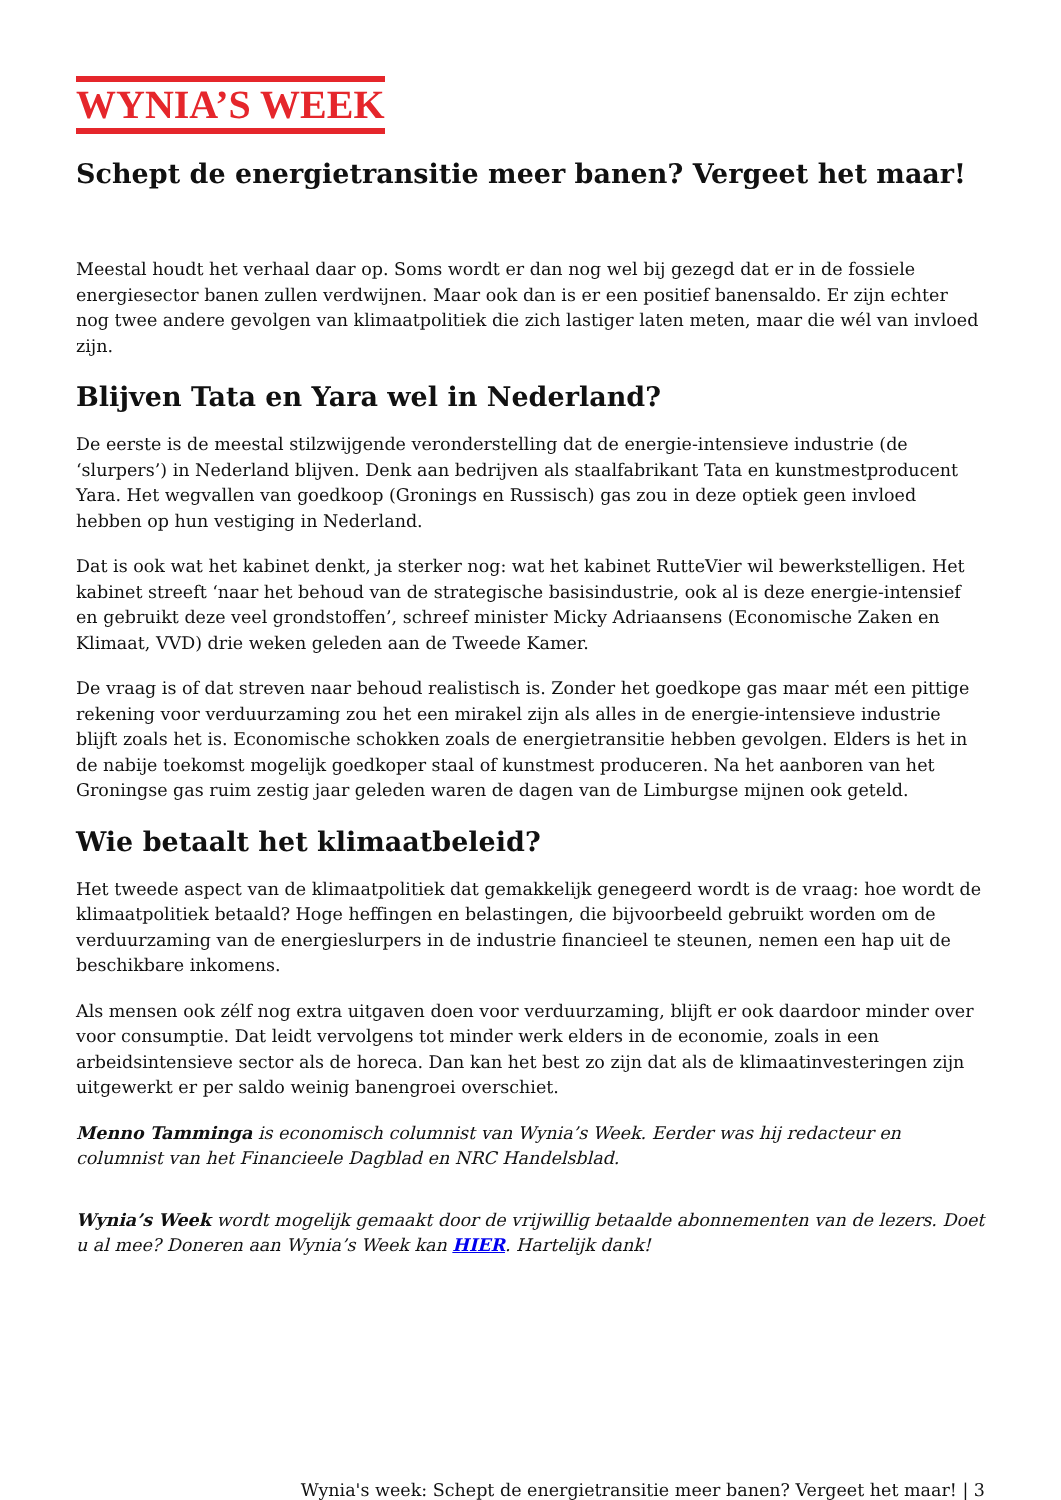WYNIA’S WEEK
Schept de energietransitie meer banen? Vergeet het maar!
Meestal houdt het verhaal daar op. Soms wordt er dan nog wel bij gezegd dat er in de fossiele energiesector banen zullen verdwijnen. Maar ook dan is er een positief banensaldo. Er zijn echter nog twee andere gevolgen van klimaatpolitiek die zich lastiger laten meten, maar die wél van invloed zijn.
Blijven Tata en Yara wel in Nederland?
De eerste is de meestal stilzwijgende veronderstelling dat de energie-intensieve industrie (de ‘slurpers’) in Nederland blijven. Denk aan bedrijven als staalfabrikant Tata en kunstmestproducent Yara. Het wegvallen van goedkoop (Gronings en Russisch) gas zou in deze optiek geen invloed hebben op hun vestiging in Nederland.
Dat is ook wat het kabinet denkt, ja sterker nog: wat het kabinet RutteVier wil bewerkstelligen. Het kabinet streeft ‘naar het behoud van de strategische basisindustrie, ook al is deze energie-intensief en gebruikt deze veel grondstoffen’, schreef minister Micky Adriaansens (Economische Zaken en Klimaat, VVD) drie weken geleden aan de Tweede Kamer.
De vraag is of dat streven naar behoud realistisch is. Zonder het goedkope gas maar mét een pittige rekening voor verduurzaming zou het een mirakel zijn als alles in de energie-intensieve industrie blijft zoals het is. Economische schokken zoals de energietransitie hebben gevolgen. Elders is het in de nabije toekomst mogelijk goedkoper staal of kunstmest produceren. Na het aanboren van het Groningse gas ruim zestig jaar geleden waren de dagen van de Limburgse mijnen ook geteld.
Wie betaalt het klimaatbeleid?
Het tweede aspect van de klimaatpolitiek dat gemakkelijk genegeerd wordt is de vraag: hoe wordt de klimaatpolitiek betaald? Hoge heffingen en belastingen, die bijvoorbeeld gebruikt worden om de verduurzaming van de energieslurpers in de industrie financieel te steunen, nemen een hap uit de beschikbare inkomens.
Als mensen ook zélf nog extra uitgaven doen voor verduurzaming, blijft er ook daardoor minder over voor consumptie. Dat leidt vervolgens tot minder werk elders in de economie, zoals in een arbeidsintensieve sector als de horeca. Dan kan het best zo zijn dat als de klimaatinvesteringen zijn uitgewerkt er per saldo weinig banengroei overschiet.
Menno Tamminga is economisch columnist van Wynia’s Week. Eerder was hij redacteur en columnist van het Financieele Dagblad en NRC Handelsblad.
Wynia’s Week wordt mogelijk gemaakt door de vrijwillig betaalde abonnementen van de lezers. Doet u al mee? Doneren aan Wynia’s Week kan HIER. Hartelijk dank!
Wynia's week: Schept de energietransitie meer banen? Vergeet het maar! | 3